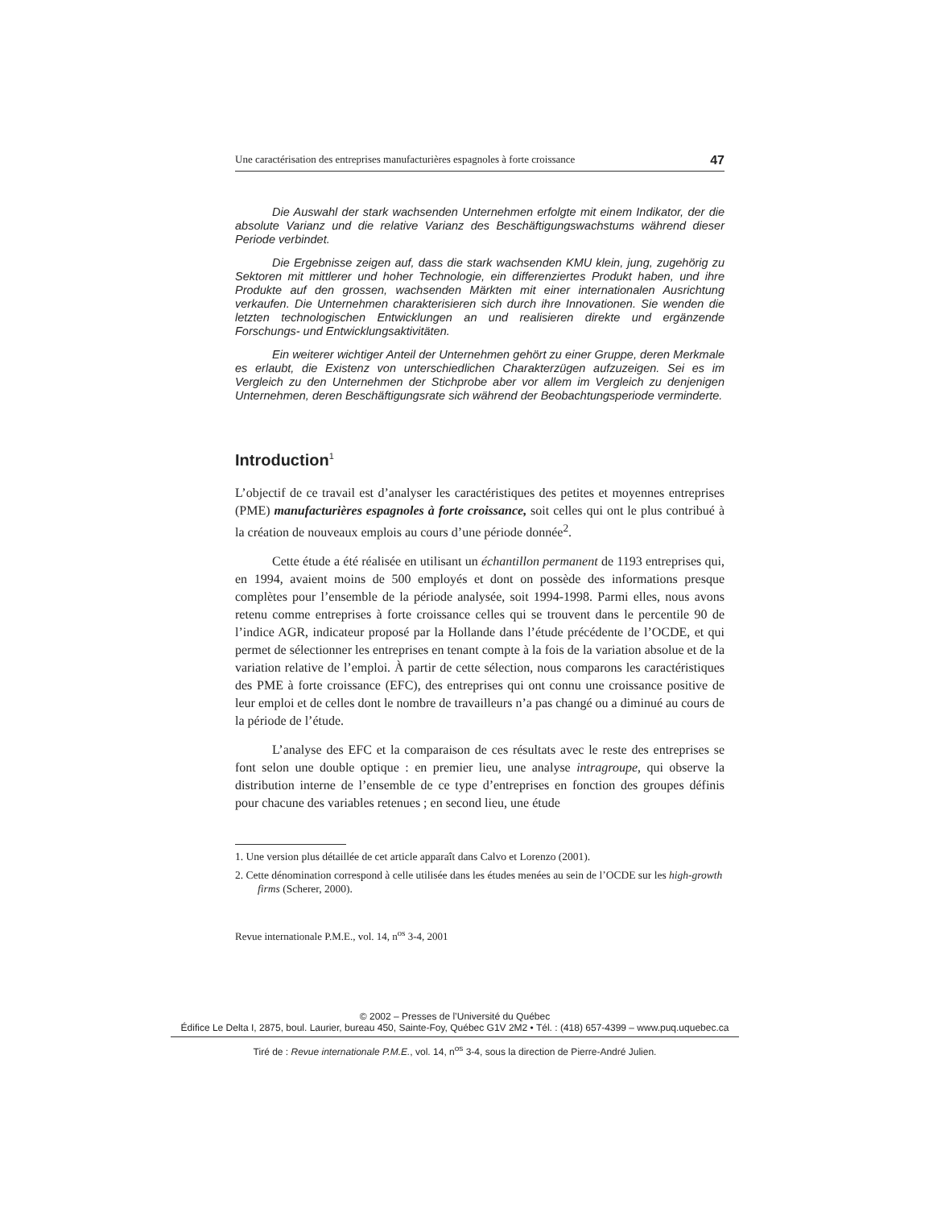Une caractérisation des entreprises manufacturières espagnoles à forte croissance 47
Die Auswahl der stark wachsenden Unternehmen erfolgte mit einem Indikator, der die absolute Varianz und die relative Varianz des Beschäftigungswachstums während dieser Periode verbindet.
Die Ergebnisse zeigen auf, dass die stark wachsenden KMU klein, jung, zugehörig zu Sektoren mit mittlerer und hoher Technologie, ein differenziertes Produkt haben, und ihre Produkte auf den grossen, wachsenden Märkten mit einer internationalen Ausrichtung verkaufen. Die Unternehmen charakterisieren sich durch ihre Innovationen. Sie wenden die letzten technologischen Entwicklungen an und realisieren direkte und ergänzende Forschungs- und Entwicklungsaktivitäten.
Ein weiterer wichtiger Anteil der Unternehmen gehört zu einer Gruppe, deren Merkmale es erlaubt, die Existenz von unterschiedlichen Charakterzügen aufzuzeigen. Sei es im Vergleich zu den Unternehmen der Stichprobe aber vor allem im Vergleich zu denjenigen Unternehmen, deren Beschäftigungsrate sich während der Beobachtungsperiode verminderte.
Introduction<sup>1</sup>
L’objectif de ce travail est d’analyser les caractéristiques des petites et moyennes entreprises (PME) manufacturières espagnoles à forte croissance, soit celles qui ont le plus contribué à la création de nouveaux emplois au cours d’une période donnée<sup>2</sup>.
Cette étude a été réalisée en utilisant un échantillon permanent de 1193 entreprises qui, en 1994, avaient moins de 500 employés et dont on possède des informations presque complètes pour l’ensemble de la période analysée, soit 1994-1998. Parmi elles, nous avons retenu comme entreprises à forte croissance celles qui se trouvent dans le percentile 90 de l’indice AGR, indicateur proposé par la Hollande dans l’étude précédente de l’OCDE, et qui permet de sélectionner les entreprises en tenant compte à la fois de la variation absolue et de la variation relative de l’emploi. À partir de cette sélection, nous comparons les caractéristiques des PME à forte croissance (EFC), des entreprises qui ont connu une croissance positive de leur emploi et de celles dont le nombre de travailleurs n’a pas changé ou a diminué au cours de la période de l’étude.
L’analyse des EFC et la comparaison de ces résultats avec le reste des entreprises se font selon une double optique : en premier lieu, une analyse intragroupe, qui observe la distribution interne de l’ensemble de ce type d’entreprises en fonction des groupes définis pour chacune des variables retenues ; en second lieu, une étude
1. Une version plus détaillée de cet article apparaît dans Calvo et Lorenzo (2001).
2. Cette dénomination correspond à celle utilisée dans les études menées au sein de l’OCDE sur les high-growth firms (Scherer, 2000).
Revue internationale P.M.E., vol. 14, n<sup>os</sup> 3-4, 2001
© 2002 – Presses de l’Université du Québec
Édifice Le Delta I, 2875, boul. Laurier, bureau 450, Sainte-Foy, Québec G1V 2M2 • Tél. : (418) 657-4399 – www.puq.uquebec.ca
Tiré de : Revue internationale P.M.E., vol. 14, n<sup>os</sup> 3-4, sous la direction de Pierre-André Julien.